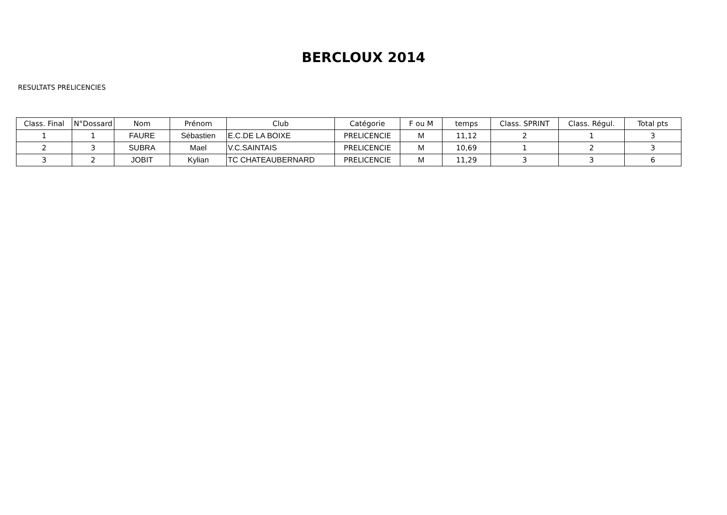BERCLOUX 2014
RESULTATS PRELICENCIES
| Class. Final | N°Dossard | Nom | Prénom | Club | Catégorie | F ou M | temps | Class. SPRINT | Class. Régul. | Total pts |
| --- | --- | --- | --- | --- | --- | --- | --- | --- | --- | --- |
| 1 | 1 | FAURE | Sébastien | E.C.DE LA BOIXE | PRELICENCIE | M | 11,12 | 2 | 1 | 3 |
| 2 | 3 | SUBRA | Mael | V.C.SAINTAIS | PRELICENCIE | M | 10,69 | 1 | 2 | 3 |
| 3 | 2 | JOBIT | Kylian | TC CHATEAUBERNARD | PRELICENCIE | M | 11,29 | 3 | 3 | 6 |